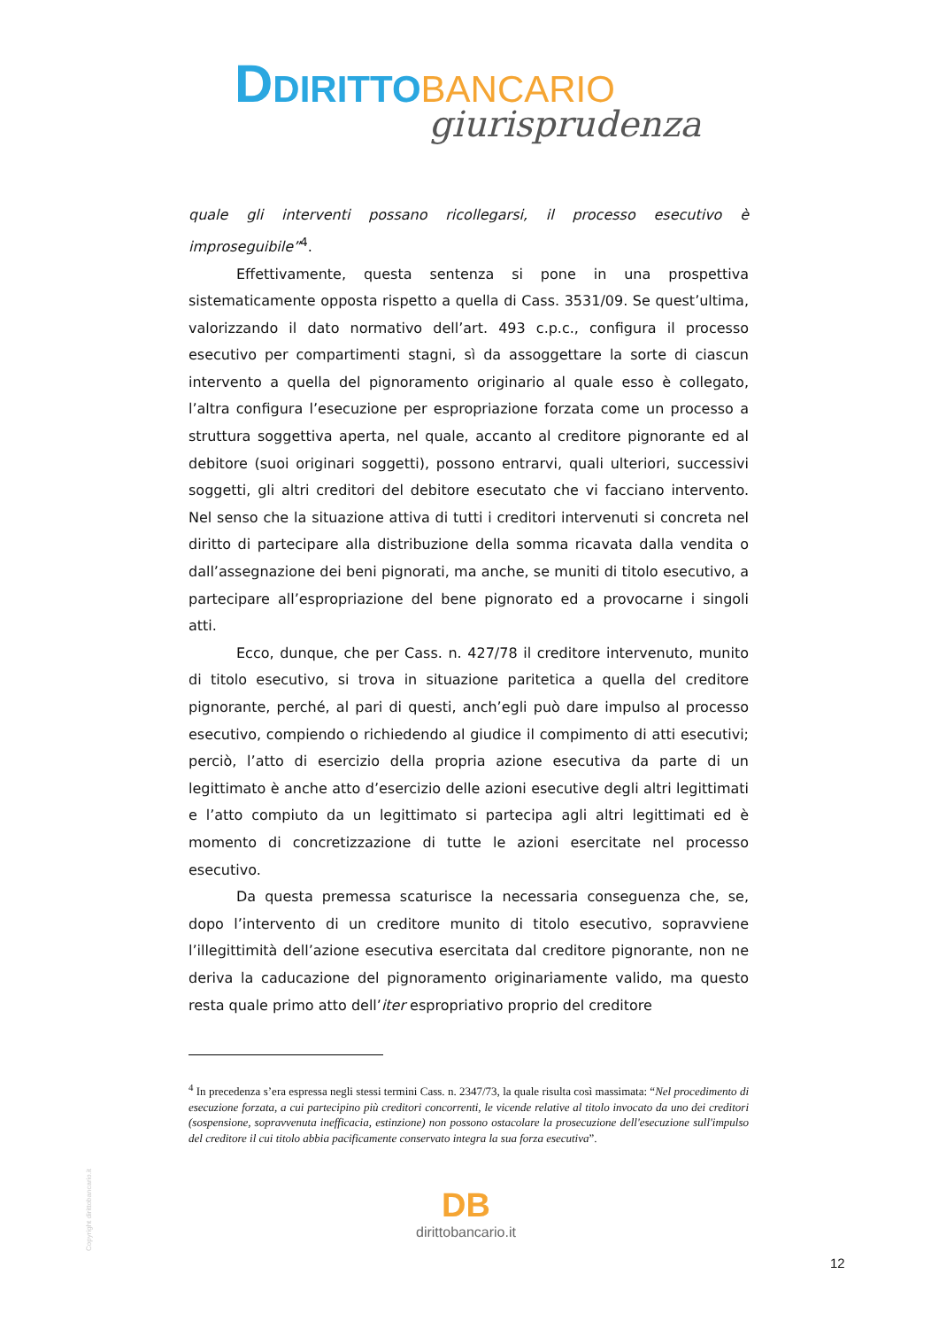DDIRITTO BANCARIO
giurisprudenza
quale gli interventi possano ricollegarsi, il processo esecutivo è improseguibile”<sup>4</sup>.
Effettivamente, questa sentenza si pone in una prospettiva sistematicamente opposta rispetto a quella di Cass. 3531/09. Se quest’ultima, valorizzando il dato normativo dell’art. 493 c.p.c., configura il processo esecutivo per compartimenti stagni, sì da assoggettare la sorte di ciascun intervento a quella del pignoramento originario al quale esso è collegato, l’altra configura l’esecuzione per espropriazione forzata come un processo a struttura soggettiva aperta, nel quale, accanto al creditore pignorante ed al debitore (suoi originari soggetti), possono entrarvi, quali ulteriori, successivi soggetti, gli altri creditori del debitore esecutato che vi facciano intervento. Nel senso che la situazione attiva di tutti i creditori intervenuti si concreta nel diritto di partecipare alla distribuzione della somma ricavata dalla vendita o dall’assegnazione dei beni pignorati, ma anche, se muniti di titolo esecutivo, a partecipare all’espropriazione del bene pignorato ed a provocarne i singoli atti.
Ecco, dunque, che per Cass. n. 427/78 il creditore intervenuto, munito di titolo esecutivo, si trova in situazione paritetica a quella del creditore pignorante, perché, al pari di questi, anch’egli può dare impulso al processo esecutivo, compiendo o richiedendo al giudice il compimento di atti esecutivi; perciò, l’atto di esercizio della propria azione esecutiva da parte di un legittimato è anche atto d’esercizio delle azioni esecutive degli altri legittimati e l’atto compiuto da un legittimato si partecipa agli altri legittimati ed è momento di concretizzazione di tutte le azioni esercitate nel processo esecutivo.
Da questa premessa scaturisce la necessaria conseguenza che, se, dopo l’intervento di un creditore munito di titolo esecutivo, sopravviene l’illegittimità dell’azione esecutiva esercitata dal creditore pignorante, non ne deriva la caducazione del pignoramento originariamente valido, ma questo resta quale primo atto dell’iter espropriativo proprio del creditore
<sup>4</sup> In precedenza s’era espressa negli stessi termini Cass. n. 2347/73, la quale risulta così massimata: “Nel procedimento di esecuzione forzata, a cui partecipino più creditori concorrenti, le vicende relative al titolo invocato da uno dei creditori (sospensione, sopravvenuta inefficacia, estinzione) non possono ostacolare la prosecuzione dell'esecuzione sull'impulso del creditore il cui titolo abbia pacificamente conservato integra la sua forza esecutiva”.
Copyright dirittobancario.it
DB
dirittobancario.it
12